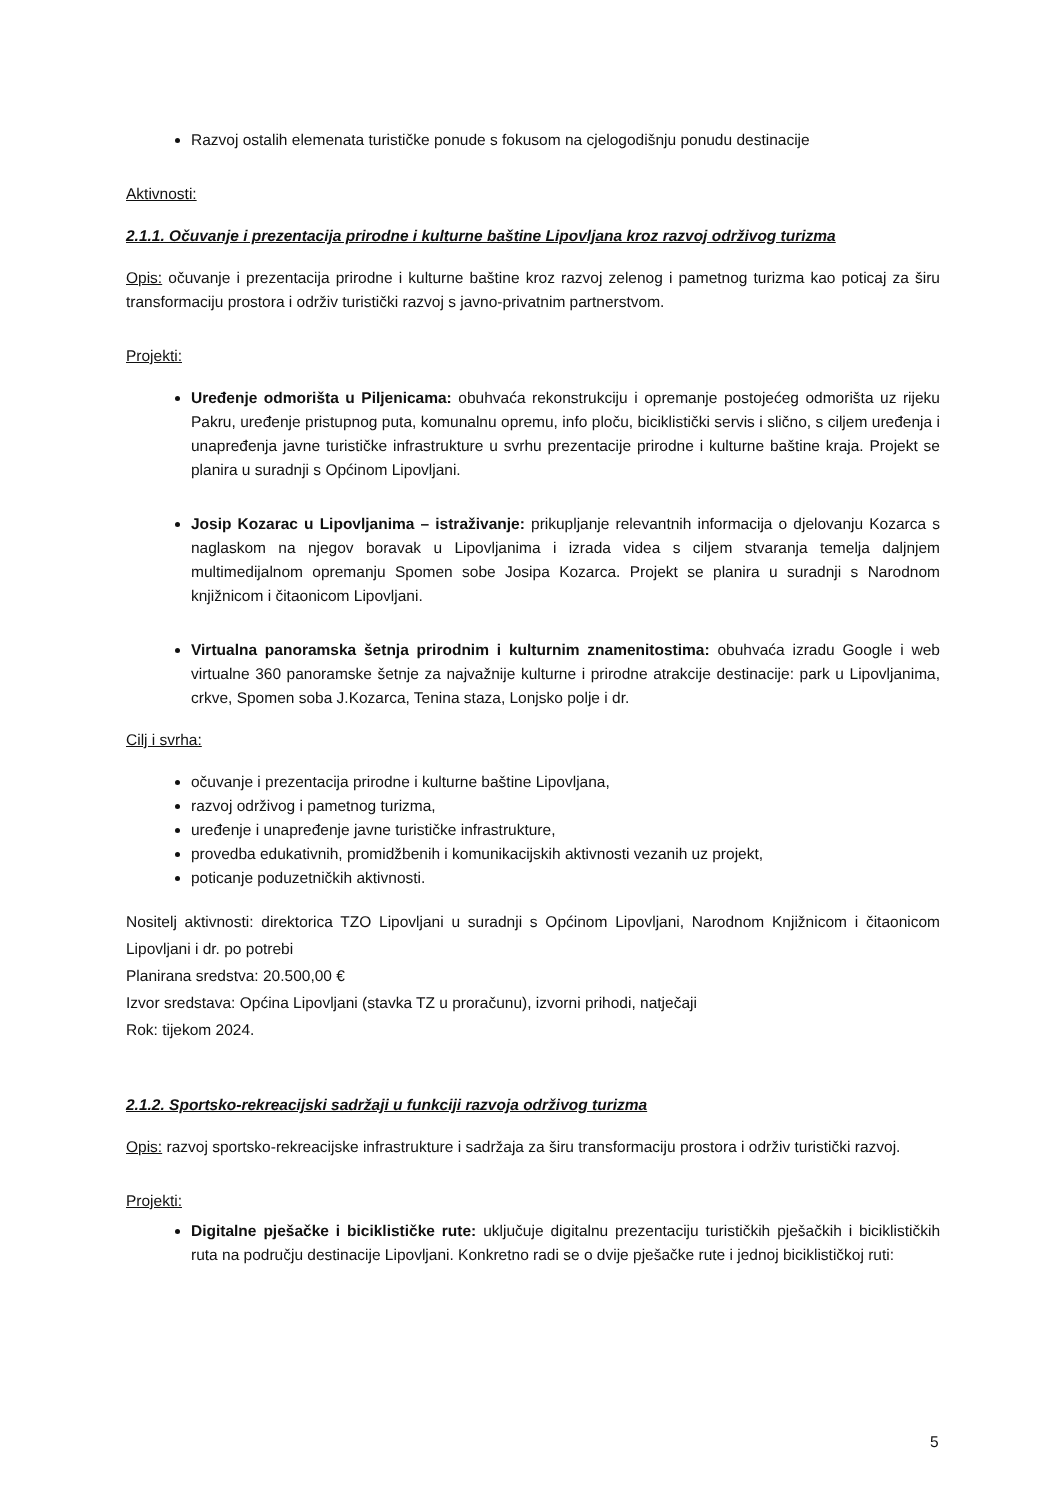Razvoj ostalih elemenata turističke ponude s fokusom na cjelogodišnju ponudu destinacije
Aktivnosti:
2.1.1. Očuvanje i prezentacija prirodne i kulturne baštine Lipovljana kroz razvoj održivog turizma
Opis: očuvanje i prezentacija prirodne i kulturne baštine kroz razvoj zelenog i pametnog turizma kao poticaj za širu transformaciju prostora i održiv turistički razvoj s javno-privatnim partnerstvom.
Projekti:
Uređenje odmorišta u Piljenicama: obuhvaća rekonstrukciju i opremanje postojećeg odmorišta uz rijeku Pakru, uređenje pristupnog puta, komunalnu opremu, info ploču, biciklistički servis i slično, s ciljem uređenja i unapređenja javne turističke infrastrukture u svrhu prezentacije prirodne i kulturne baštine kraja. Projekt se planira u suradnji s Općinom Lipovljani.
Josip Kozarac u Lipovljanima – istraživanje: prikupljanje relevantnih informacija o djelovanju Kozarca s naglaskom na njegov boravak u Lipovljanima i izrada videa s ciljem stvaranja temelja daljnjem multimedijalnom opremanju Spomen sobe Josipa Kozarca. Projekt se planira u suradnji s Narodnom knjižnicom i čitaonicom Lipovljani.
Virtualna panoramska šetnja prirodnim i kulturnim znamenitostima: obuhvaća izradu Google i web virtualne 360 panoramske šetnje za najvažnije kulturne i prirodne atrakcije destinacije: park u Lipovljanima, crkve, Spomen soba J.Kozarca, Tenina staza, Lonjsko polje i dr.
Cilj i svrha:
očuvanje i prezentacija prirodne i kulturne baštine Lipovljana,
razvoj održivog i pametnog turizma,
uređenje i unapređenje javne turističke infrastrukture,
provedba edukativnih, promidžbenih i komunikacijskih aktivnosti vezanih uz projekt,
poticanje poduzetničkih aktivnosti.
Nositelj aktivnosti: direktorica TZO Lipovljani u suradnji s Općinom Lipovljani, Narodnom Knjižnicom i čitaonicom Lipovljani i dr. po potrebi
Planirana sredstva: 20.500,00 €
Izvor sredstava: Općina Lipovljani (stavka TZ u proračunu), izvorni prihodi, natječaji
Rok: tijekom 2024.
2.1.2. Sportsko-rekreacijski sadržaji u funkciji razvoja održivog turizma
Opis: razvoj sportsko-rekreacijske infrastrukture i sadržaja za širu transformaciju prostora i održiv turistički razvoj.
Projekti:
Digitalne pješačke i biciklističke rute: uključuje digitalnu prezentaciju turističkih pješačkih i biciklističkih ruta na području destinacije Lipovljani. Konkretno radi se o dvije pješačke rute i jednoj biciklističkoj ruti:
5